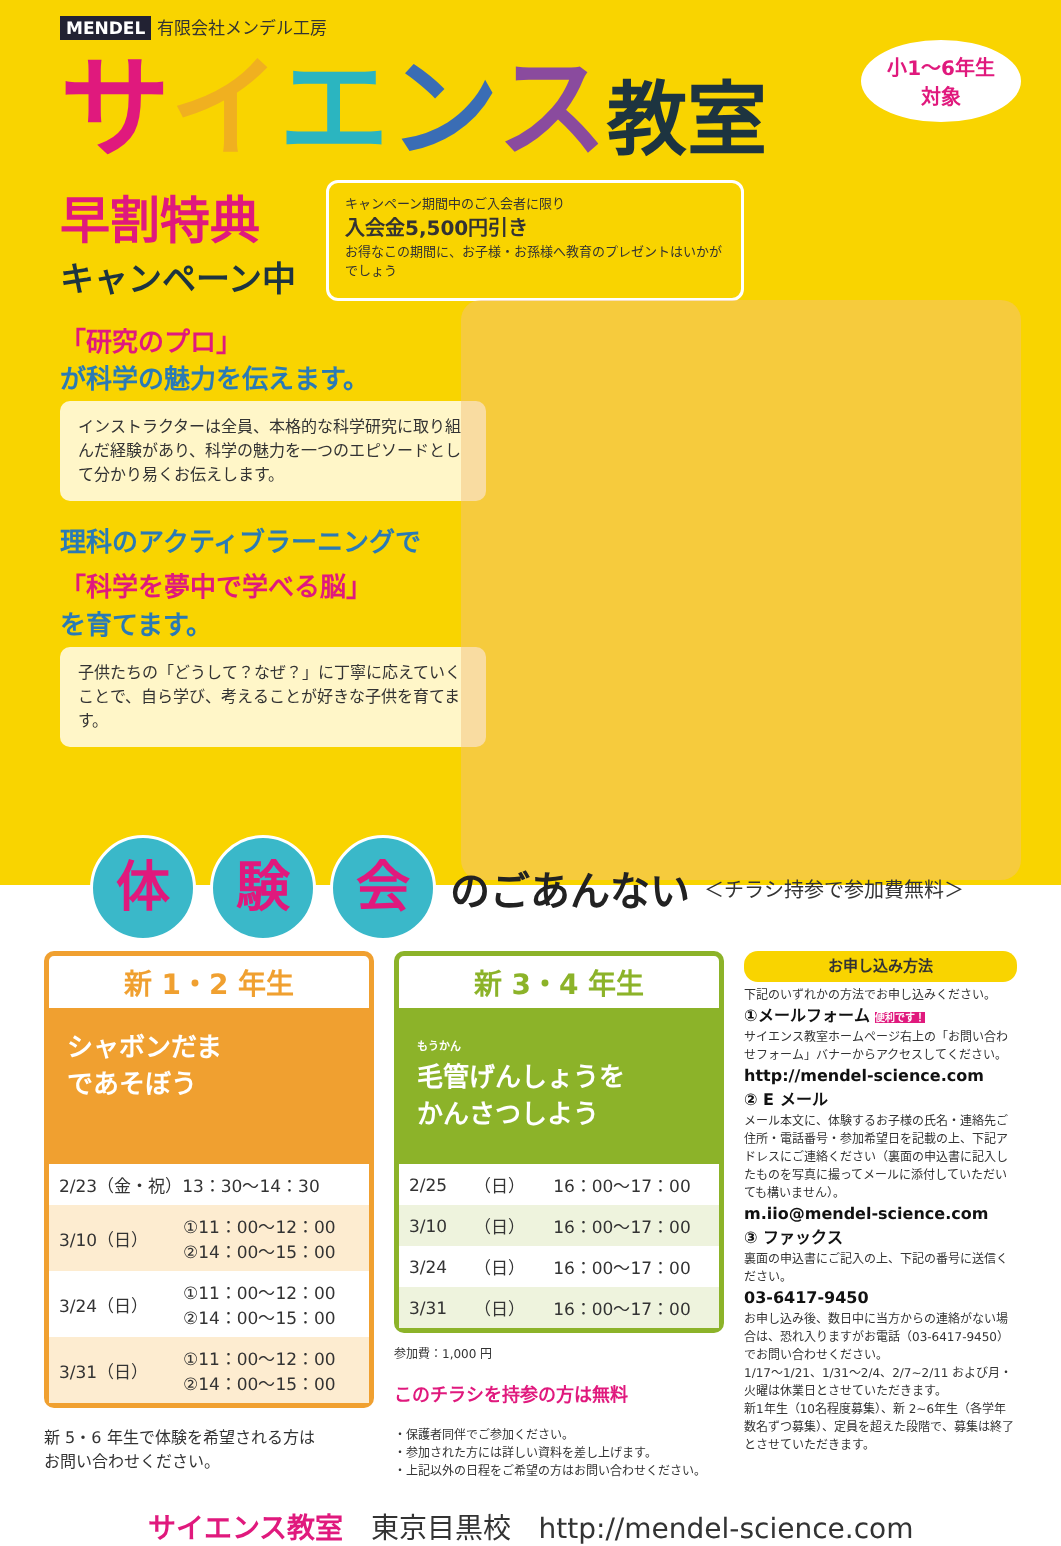MENDEL 有限会社メンデル工房
小1～6年生
対象
サイエンス教室
早割特典
キャンペーン中
キャンペーン期間中のご入会者に限り
入会金5,500円引き
お得なこの期間に、お子様・お孫様へ教育のプレゼントはいかがでしょう
「研究のプロ」
が科学の魅力を伝えます。
インストラクターは全員、本格的な科学研究に取り組んだ経験があり、科学の魅力を一つのエピソードとして分かり易くお伝えします。
理科のアクティブラーニングで
「科学を夢中で学べる脳」
を育てます。
子供たちの「どうして？なぜ？」に丁寧に応えていくことで、自ら学び、考えることが好きな子供を育てます。
体 験 会
のごあんない
＜チラシ持参で参加費無料＞
新 1・2 年生
シャボンだま
であそぼう
| 2/23（金・祝）13：30～14：30 | |
| 3/10（日） | ①11：00～12：00 ②14：00～15：00 |
| 3/24（日） | ①11：00～12：00 ②14：00～15：00 |
| 3/31（日） | ①11：00～12：00 ②14：00～15：00 |
新 5・6 年生で体験を希望される方は
お問い合わせください。
新 3・4 年生
もうかん
毛管げんしょうを
かんさつしよう
| 2/25 | （日） | 16：00～17：00 |
| 3/10 | （日） | 16：00～17：00 |
| 3/24 | （日） | 16：00～17：00 |
| 3/31 | （日） | 16：00～17：00 |
参加費：1,000 円
このチラシを持参の方は無料
・保護者同伴でご参加ください。
・参加された方には詳しい資料を差し上げます。
・上記以外の日程をご希望の方はお問い合わせください。
お申し込み方法
下記のいずれかの方法でお申し込みください。
①メールフォーム 便利です！
サイエンス教室ホームページ右上の「お問い合わせフォーム」バナーからアクセスしてください。
http://mendel-science.com
② E メール
メール本文に、体験するお子様の氏名・連絡先ご住所・電話番号・参加希望日を記載の上、下記アドレスにご連絡ください（裏面の申込書に記入したものを写真に撮ってメールに添付していただいても構いません）。
m.iio@mendel-science.com
③ ファックス
裏面の申込書にご記入の上、下記の番号に送信ください。
03-6417-9450
お申し込み後、数日中に当方からの連絡がない場合は、恐れ入りますがお電話（03-6417-9450）でお問い合わせください。
1/17～1/21、1/31～2/4、2/7~2/11 および月・火曜は休業日とさせていただきます。
新1年生（10名程度募集）、新 2~6年生（各学年数名ずつ募集）、定員を超えた段階で、募集は終了とさせていただきます。
サイエンス教室　東京目黒校　http://mendel-science.com